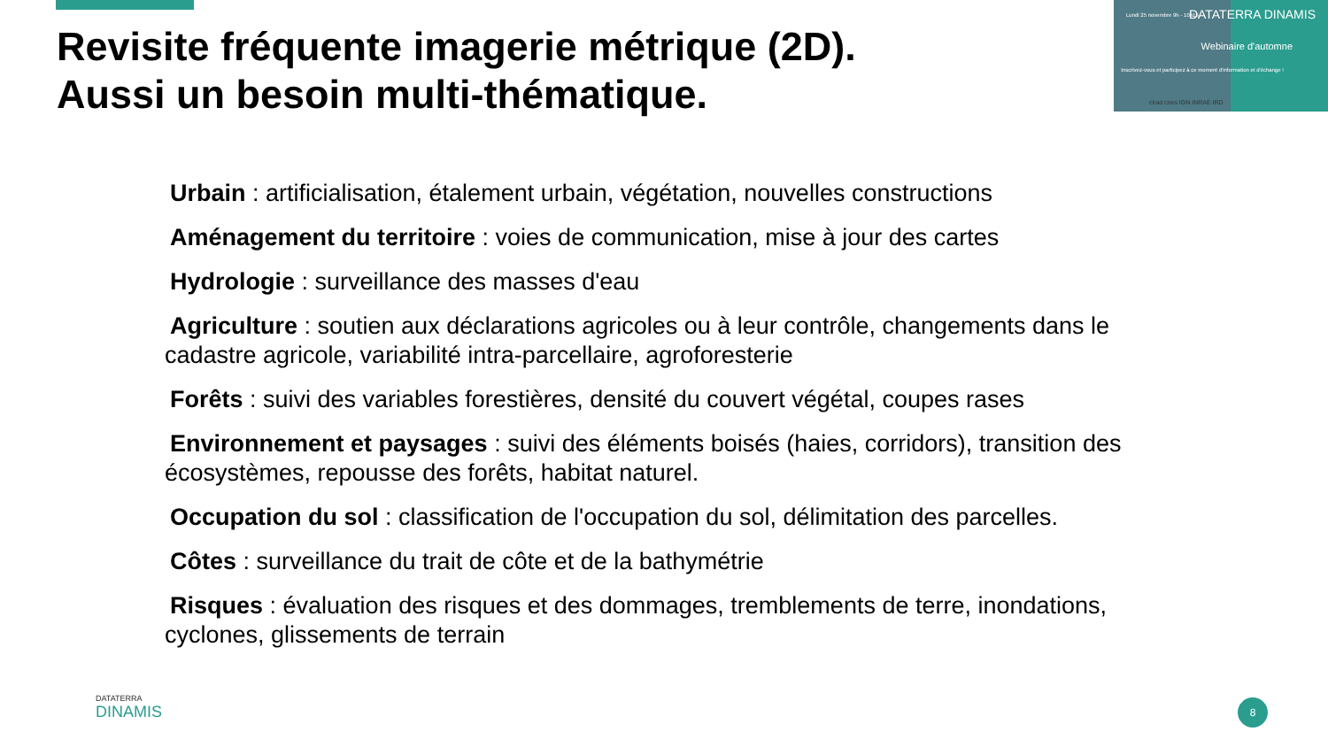Revisite fréquente imagerie métrique (2D).
Aussi un besoin multi-thématique.
Lundi 25 novembre 9h - 10h15 DATATERRA DINAMIS
Webinaire d'automne
Inscrivez-vous et participez à ce moment d'information et d'échange !
cirad cnes IGN INRAE IRD
Urbain : artificialisation, étalement urbain, végétation, nouvelles constructions
Aménagement du territoire : voies de communication, mise à jour des cartes
Hydrologie : surveillance des masses d'eau
Agriculture : soutien aux déclarations agricoles ou à leur contrôle, changements dans le cadastre agricole, variabilité intra-parcellaire, agroforesterie
Forêts : suivi des variables forestières, densité du couvert végétal, coupes rases
Environnement et paysages : suivi des éléments boisés (haies, corridors), transition des écosystèmes, repousse des forêts, habitat naturel.
Occupation du sol : classification de l'occupation du sol, délimitation des parcelles.
Côtes : surveillance du trait de côte et de la bathymétrie
Risques : évaluation des risques et des dommages, tremblements de terre, inondations, cyclones, glissements de terrain
DATATERRA
DINAMIS
8